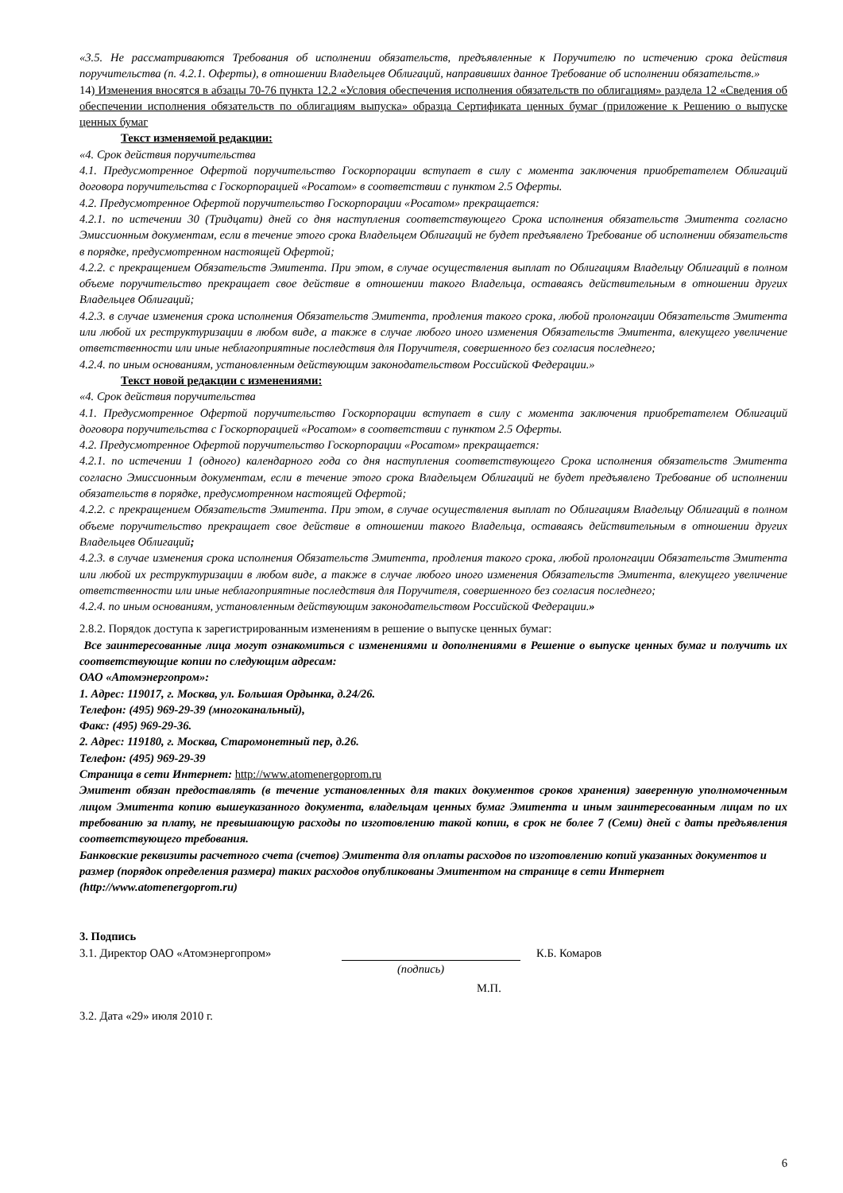«3.5. Не рассматриваются Требования об исполнении обязательств, предъявленные к Поручителю по истечению срока действия поручительства (п. 4.2.1. Оферты), в отношении Владельцев Облигаций, направивших данное Требование об исполнении обязательств.»
14) Изменения вносятся в абзацы 70-76 пункта 12.2 «Условия обеспечения исполнения обязательств по облигациям» раздела 12 «Сведения об обеспечении исполнения обязательств по облигациям выпуска» образца Сертификата ценных бумаг (приложение к Решению о выпуске ценных бумаг
Текст изменяемой редакции:
«4. Срок действия поручительства
4.1. Предусмотренное Офертой поручительство Госкорпорации вступает в силу с момента заключения приобретателем Облигаций договора поручительства с Госкорпорацией «Росатом» в соответствии с пунктом 2.5 Оферты.
4.2. Предусмотренное Офертой поручительство Госкорпорации «Росатом» прекращается:
4.2.1. по истечении 30 (Тридцати) дней со дня наступления соответствующего Срока исполнения обязательств Эмитента согласно Эмиссионным документам, если в течение этого срока Владельцем Облигаций не будет предъявлено Требование об исполнении обязательств в порядке, предусмотренном настоящей Офертой;
4.2.2. с прекращением Обязательств Эмитента. При этом, в случае осуществления выплат по Облигациям Владельцу Облигаций в полном объеме поручительство прекращает свое действие в отношении такого Владельца, оставаясь действительным в отношении других Владельцев Облигаций;
4.2.3. в случае изменения срока исполнения Обязательств Эмитента, продления такого срока, любой пролонгации Обязательств Эмитента или любой их реструктуризации в любом виде, а также в случае любого иного изменения Обязательств Эмитента, влекущего увеличение ответственности или иные неблагоприятные последствия для Поручителя, совершенного без согласия последнего;
4.2.4. по иным основаниям, установленным действующим законодательством Российской Федерации.»
Текст новой редакции с изменениями:
«4. Срок действия поручительства
4.1. Предусмотренное Офертой поручительство Госкорпорации вступает в силу с момента заключения приобретателем Облигаций договора поручительства с Госкорпорацией «Росатом» в соответствии с пунктом 2.5 Оферты.
4.2. Предусмотренное Офертой поручительство Госкорпорации «Росатом» прекращается:
4.2.1. по истечении 1 (одного) календарного года со дня наступления соответствующего Срока исполнения обязательств Эмитента согласно Эмиссионным документам, если в течение этого срока Владельцем Облигаций не будет предъявлено Требование об исполнении обязательств в порядке, предусмотренном настоящей Офертой;
4.2.2. с прекращением Обязательств Эмитента. При этом, в случае осуществления выплат по Облигациям Владельцу Облигаций в полном объеме поручительство прекращает свое действие в отношении такого Владельца, оставаясь действительным в отношении других Владельцев Облигаций;
4.2.3. в случае изменения срока исполнения Обязательств Эмитента, продления такого срока, любой пролонгации Обязательств Эмитента или любой их реструктуризации в любом виде, а также в случае любого иного изменения Обязательств Эмитента, влекущего увеличение ответственности или иные неблагоприятные последствия для Поручителя, совершенного без согласия последнего;
4.2.4. по иным основаниям, установленным действующим законодательством Российской Федерации.»
2.8.2. Порядок доступа к зарегистрированным изменениям в решение о выпуске ценных бумаг:
Все заинтересованные лица могут ознакомиться с изменениями и дополнениями в Решение о выпуске ценных бумаг и получить их соответствующие копии по следующим адресам:
ОАО «Атомэнергопром»:
1. Адрес: 119017, г. Москва, ул. Большая Ордынка, д.24/26.
Телефон: (495) 969-29-39 (многоканальный),
Факс: (495) 969-29-36.
2. Адрес: 119180, г. Москва, Старомонетный пер, д.26.
Телефон: (495) 969-29-39
Страница в сети Интернет: http://www.atomenergoprom.ru
Эмитент обязан предоставлять (в течение установленных для таких документов сроков хранения) заверенную уполномоченным лицом Эмитента копию вышеуказанного документа, владельцам ценных бумаг Эмитента и иным заинтересованным лицам по их требованию за плату, не превышающую расходы по изготовлению такой копии, в срок не более 7 (Семи) дней с даты предъявления соответствующего требования.
Банковские реквизиты расчетного счета (счетов) Эмитента для оплаты расходов по изготовлению копий указанных документов и размер (порядок определения размера) таких расходов опубликованы Эмитентом на странице в сети Интернет (http://www.atomenergoprom.ru)
3. Подпись
3.1. Директор ОАО «Атомэнергопром» К.Б. Комаров
(подпись)
М.П.
3.2. Дата «29» июля 2010 г.
6